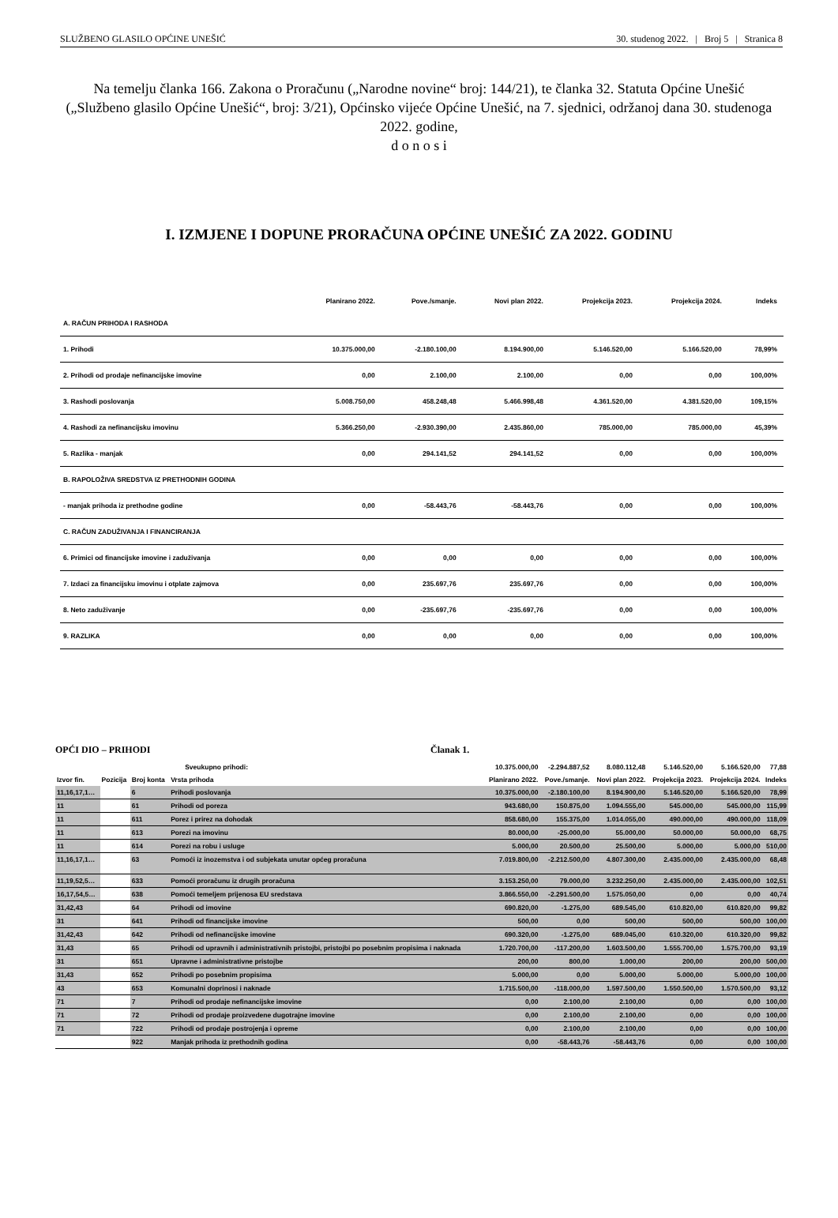SLUŽBENO GLASILO OPĆINE UNEŠIĆ 30. studenog 2022. | Broj 5 | Stranica 8
Na temelju članka 166. Zakona o Proračunu („Narodne novine“ broj: 144/21), te članka 32. Statuta Općine Unešić („Službeno glasilo Općine Unešić“, broj: 3/21), Općinsko vijeće Općine Unešić, na 7. sjednici, održanoj dana 30. studenoga 2022. godine,
d o n o s i
I. IZMJENE I DOPUNE PRORAČUNA OPĆINE UNEŠIĆ ZA 2022. GODINU
| | Planirano 2022. | Pove./smanje. | Novi plan 2022. | Projekcija 2023. | Projekcija 2024. | Indeks |
| --- | --- | --- | --- | --- | --- | --- |
| A. RAČUN PRIHODA I RASHODA | | | | | | |
| 1. Prihodi | 10.375.000,00 | -2.180.100,00 | 8.194.900,00 | 5.146.520,00 | 5.166.520,00 | 78,99% |
| 2. Prihodi od prodaje nefinancijske imovine | 0,00 | 2.100,00 | 2.100,00 | 0,00 | 0,00 | 100,00% |
| 3. Rashodi poslovanja | 5.008.750,00 | 458.248,48 | 5.466.998,48 | 4.361.520,00 | 4.381.520,00 | 109,15% |
| 4. Rashodi za nefinancijsku imovinu | 5.366.250,00 | -2.930.390,00 | 2.435.860,00 | 785.000,00 | 785.000,00 | 45,39% |
| 5. Razlika - manjak | 0,00 | 294.141,52 | 294.141,52 | 0,00 | 0,00 | 100,00% |
| B. RAPOLOŽIVA SREDSTVA IZ PRETHODNIH GODINA | | | | | | |
| - manjak prihoda iz prethodne godine | 0,00 | -58.443,76 | -58.443,76 | 0,00 | 0,00 | 100,00% |
| C. RAČUN ZADUŽIVANJA I FINANCIRANJA | | | | | | |
| 6. Primici od financijske imovine i zaduživanja | 0,00 | 0,00 | 0,00 | 0,00 | 0,00 | 100,00% |
| 7. Izdaci za financijsku imovinu i otplate zajmova | 0,00 | 235.697,76 | 235.697,76 | 0,00 | 0,00 | 100,00% |
| 8. Neto zaduživanje | 0,00 | -235.697,76 | -235.697,76 | 0,00 | 0,00 | 100,00% |
| 9. RAZLIKA | 0,00 | 0,00 | 0,00 | 0,00 | 0,00 | 100,00% |
OPĆI DIO – PRIHODI Članak 1.
| | | | Sveukupno prihodi: | 10.375.000,00 | -2.294.887,52 | 8.080.112,48 | 5.146.520,00 | 5.166.520,00 | 77,88 |
| --- | --- | --- | --- | --- | --- | --- | --- | --- | --- |
| Izvor fin. | Pozicija | Broj konta | Vrsta prihoda | Planirano 2022. | Pove./smanje. | Novi plan 2022. | Projekcija 2023. | Projekcija 2024. | Indeks |
| 11,16,17,1… | | 6 | Prihodi poslovanja | 10.375.000,00 | -2.180.100,00 | 8.194.900,00 | 5.146.520,00 | 5.166.520,00 | 78,99 |
| 11 | | 61 | Prihodi od poreza | 943.680,00 | 150.875,00 | 1.094.555,00 | 545.000,00 | 545.000,00 | 115,99 |
| 11 | | 611 | Porez i prirez na dohodak | 858.680,00 | 155.375,00 | 1.014.055,00 | 490.000,00 | 490.000,00 | 118,09 |
| 11 | | 613 | Porezi na imovinu | 80.000,00 | -25.000,00 | 55.000,00 | 50.000,00 | 50.000,00 | 68,75 |
| 11 | | 614 | Porezi na robu i usluge | 5.000,00 | 20.500,00 | 25.500,00 | 5.000,00 | 5.000,00 | 510,00 |
| 11,16,17,1… | | 63 | Pomoći iz inozemstva i od subjekata unutar općeg proračuna | 7.019.800,00 | -2.212.500,00 | 4.807.300,00 | 2.435.000,00 | 2.435.000,00 | 68,48 |
| 11,19,52,5… | | 633 | Pomoći proračunu iz drugih proračuna | 3.153.250,00 | 79.000,00 | 3.232.250,00 | 2.435.000,00 | 2.435.000,00 | 102,51 |
| 16,17,54,5… | | 638 | Pomoći temeljem prijenosa EU sredstava | 3.866.550,00 | -2.291.500,00 | 1.575.050,00 | 0,00 | 0,00 | 40,74 |
| 31,42,43 | | 64 | Prihodi od imovine | 690.820,00 | -1.275,00 | 689.545,00 | 610.820,00 | 610.820,00 | 99,82 |
| 31 | | 641 | Prihodi od financijske imovine | 500,00 | 0,00 | 500,00 | 500,00 | 500,00 | 100,00 |
| 31,42,43 | | 642 | Prihodi od nefinancijske imovine | 690.320,00 | -1.275,00 | 689.045,00 | 610.320,00 | 610.320,00 | 99,82 |
| 31,43 | | 65 | Prihodi od upravnih i administrativnih pristojbi, pristojbi po posebnim propisima i naknada | 1.720.700,00 | -117.200,00 | 1.603.500,00 | 1.555.700,00 | 1.575.700,00 | 93,19 |
| 31 | | 651 | Upravne i administrativne pristojbe | 200,00 | 800,00 | 1.000,00 | 200,00 | 200,00 | 500,00 |
| 31,43 | | 652 | Prihodi po posebnim propisima | 5.000,00 | 0,00 | 5.000,00 | 5.000,00 | 5.000,00 | 100,00 |
| 43 | | 653 | Komunalni doprinosi i naknade | 1.715.500,00 | -118.000,00 | 1.597.500,00 | 1.550.500,00 | 1.570.500,00 | 93,12 |
| 71 | | 7 | Prihodi od prodaje nefinancijske imovine | 0,00 | 2.100,00 | 2.100,00 | 0,00 | 0,00 | 100,00 |
| 71 | | 72 | Prihodi od prodaje proizvedene dugotrajne imovine | 0,00 | 2.100,00 | 2.100,00 | 0,00 | 0,00 | 100,00 |
| 71 | | 722 | Prihodi od prodaje postrojenja i opreme | 0,00 | 2.100,00 | 2.100,00 | 0,00 | 0,00 | 100,00 |
| | | 922 | Manjak prihoda iz prethodnih godina | 0,00 | -58.443,76 | -58.443,76 | 0,00 | 0,00 | 100,00 |